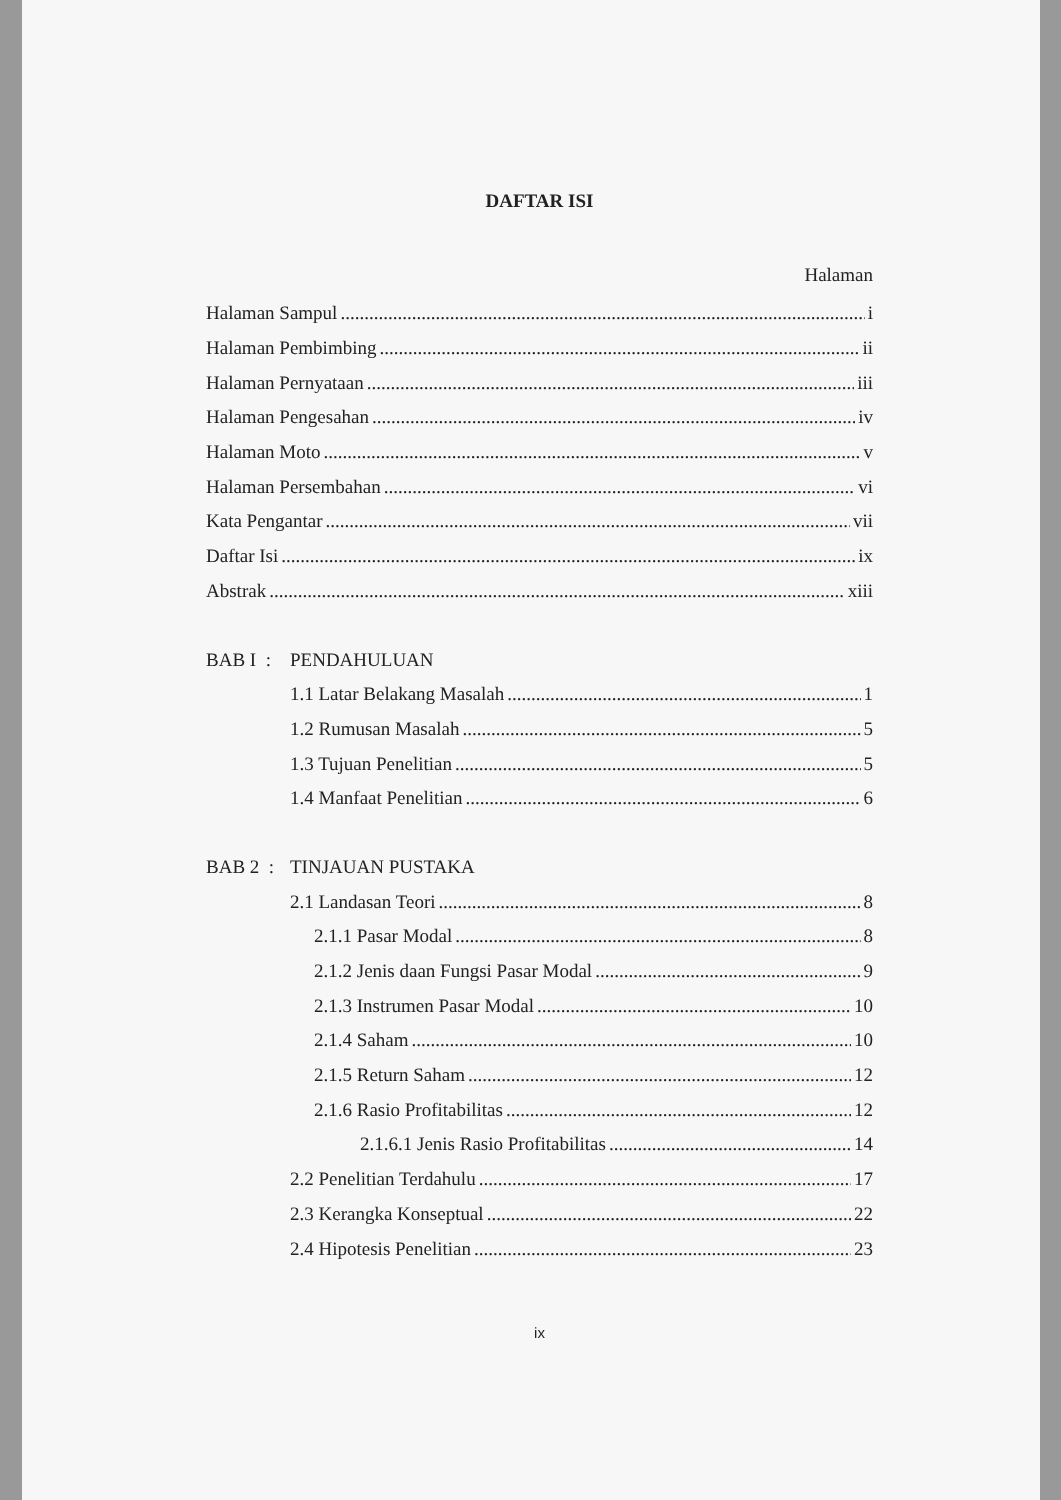DAFTAR ISI
Halaman
Halaman Sampul i
Halaman Pembimbing ii
Halaman Pernyataan iii
Halaman Pengesahan iv
Halaman Moto v
Halaman Persembahan vi
Kata Pengantar vii
Daftar Isi ix
Abstrak xiii
BAB I : PENDAHULUAN
1.1 Latar Belakang Masalah 1
1.2 Rumusan Masalah 5
1.3 Tujuan Penelitian 5
1.4 Manfaat Penelitian 6
BAB 2 : TINJAUAN PUSTAKA
2.1 Landasan Teori 8
2.1.1 Pasar Modal 8
2.1.2 Jenis daan Fungsi Pasar Modal 9
2.1.3 Instrumen Pasar Modal 10
2.1.4 Saham 10
2.1.5 Return Saham 12
2.1.6 Rasio Profitabilitas 12
2.1.6.1 Jenis Rasio Profitabilitas 14
2.2 Penelitian Terdahulu 17
2.3 Kerangka Konseptual 22
2.4 Hipotesis Penelitian 23
ix